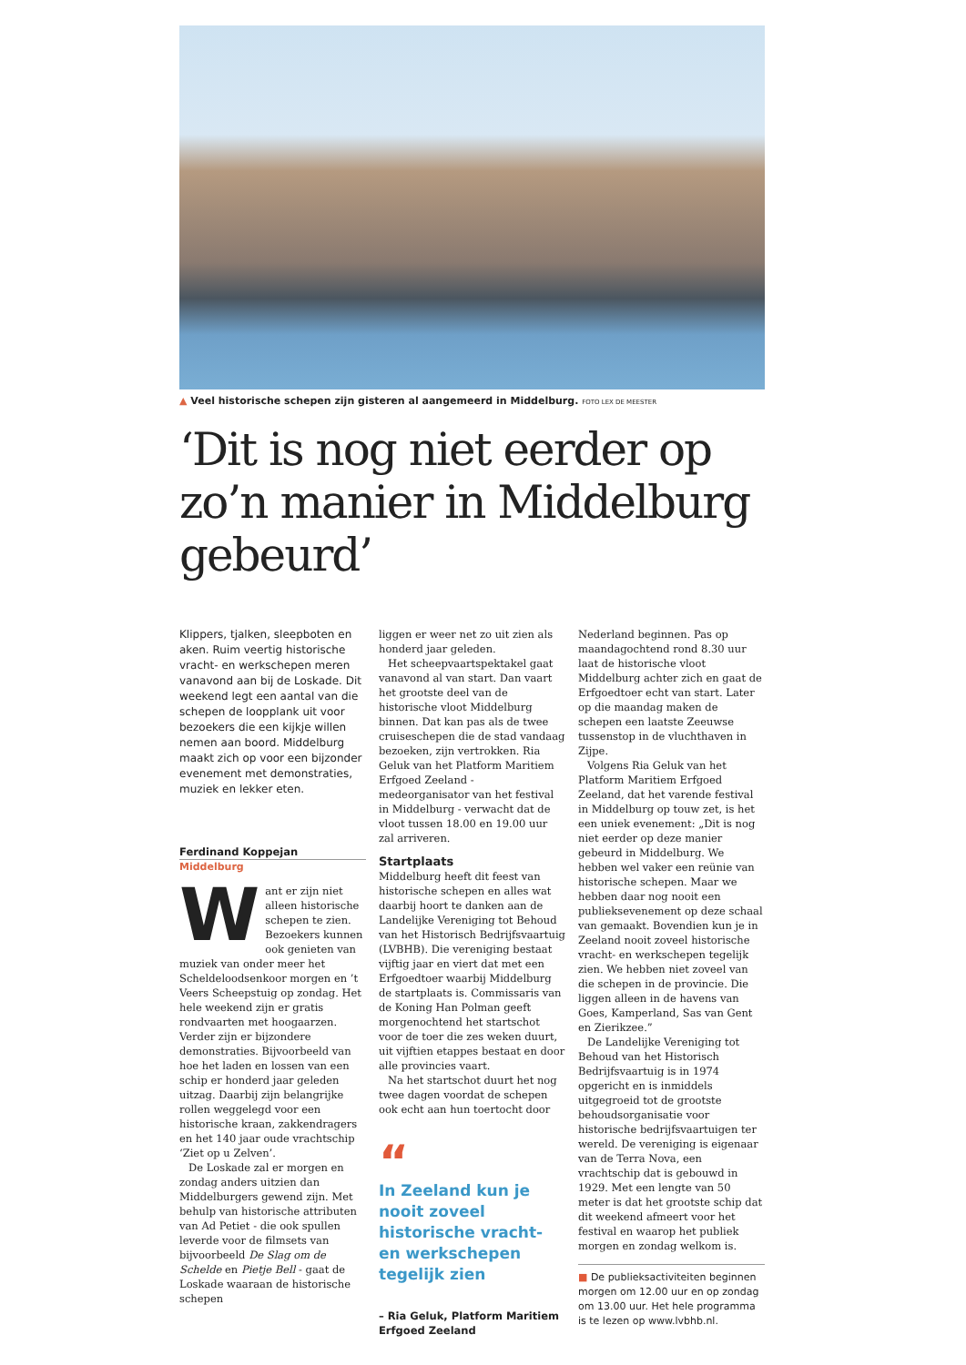▲ Veel historische schepen zijn gisteren al aangemeerd in Middelburg. FOTO LEX DE MEESTER
‘Dit is nog niet eerder op zo’n manier in Middelburg gebeurd’
Klippers, tjalken, sleepboten en aken. Ruim veertig historische vracht- en werkschepen meren vanavond aan bij de Loskade. Dit weekend legt een aantal van die schepen de loopplank uit voor bezoekers die een kijkje willen nemen aan boord. Middelburg maakt zich op voor een bijzonder evenement met demonstraties, muziek en lekker eten.
Ferdinand Koppejan
Middelburg
Want er zijn niet alleen historische schepen te zien. Bezoekers kunnen ook genieten van muziek van onder meer het Scheldeloodsenkoor morgen en ’t Veers Scheepstuig op zondag. Het hele weekend zijn er gratis rondvaarten met hoogaarzen. Verder zijn er bijzondere demonstraties. Bijvoorbeeld van hoe het laden en lossen van een schip er honderd jaar geleden uitzag. Daarbij zijn belangrijke rollen weggelegd voor een historische kraan, zakkendragers en het 140 jaar oude vrachtschip ‘Ziet op u Zelven’.
De Loskade zal er morgen en zondag anders uitzien dan Middelburgers gewend zijn. Met behulp van historische attributen van Ad Petiet - die ook spullen leverde voor de filmsets van bijvoorbeeld De Slag om de Schelde en Pietje Bell - gaat de Loskade waaraan de historische schepen
liggen er weer net zo uit zien als honderd jaar geleden.
Het scheepvaartspektakel gaat vanavond al van start. Dan vaart het grootste deel van de historische vloot Middelburg binnen. Dat kan pas als de twee cruiseschepen die de stad vandaag bezoeken, zijn vertrokken. Ria Geluk van het Platform Maritiem Erfgoed Zeeland - medeorganisator van het festival in Middelburg - verwacht dat de vloot tussen 18.00 en 19.00 uur zal arriveren.
Startplaats
Middelburg heeft dit feest van historische schepen en alles wat daarbij hoort te danken aan de Landelijke Vereniging tot Behoud van het Historisch Bedrijfsvaartuig (LVBHB). Die vereniging bestaat vijftig jaar en viert dat met een Erfgoedtoer waarbij Middelburg de startplaats is. Commissaris van de Koning Han Polman geeft morgenochtend het startschot voor de toer die zes weken duurt, uit vijftien etappes bestaat en door alle provincies vaart.
Na het startschot duurt het nog twee dagen voordat de schepen ook echt aan hun toertocht door
“
In Zeeland kun je nooit zoveel historische vracht- en werkschepen tegelijk zien
– Ria Geluk, Platform Maritiem Erfgoed Zeeland
Nederland beginnen. Pas op maandagochtend rond 8.30 uur laat de historische vloot Middelburg achter zich en gaat de Erfgoedtoer echt van start. Later op die maandag maken de schepen een laatste Zeeuwse tussenstop in de vluchthaven in Zijpe.
Volgens Ria Geluk van het Platform Maritiem Erfgoed Zeeland, dat het varende festival in Middelburg op touw zet, is het een uniek evenement: „Dit is nog niet eerder op deze manier gebeurd in Middelburg. We hebben wel vaker een reünie van historische schepen. Maar we hebben daar nog nooit een publieksevenement op deze schaal van gemaakt. Bovendien kun je in Zeeland nooit zoveel historische vracht- en werkschepen tegelijk zien. We hebben niet zoveel van die schepen in de provincie. Die liggen alleen in de havens van Goes, Kamperland, Sas van Gent en Zierikzee.”
De Landelijke Vereniging tot Behoud van het Historisch Bedrijfsvaartuig is in 1974 opgericht en is inmiddels uitgegroeid tot de grootste behoudsorganisatie voor historische bedrijfsvaartuigen ter wereld. De vereniging is eigenaar van de Terra Nova, een vrachtschip dat is gebouwd in 1929. Met een lengte van 50 meter is dat het grootste schip dat dit weekend afmeert voor het festival en waarop het publiek morgen en zondag welkom is.
■ De publieksactiviteiten beginnen morgen om 12.00 uur en op zondag om 13.00 uur. Het hele programma is te lezen op www.lvbhb.nl.